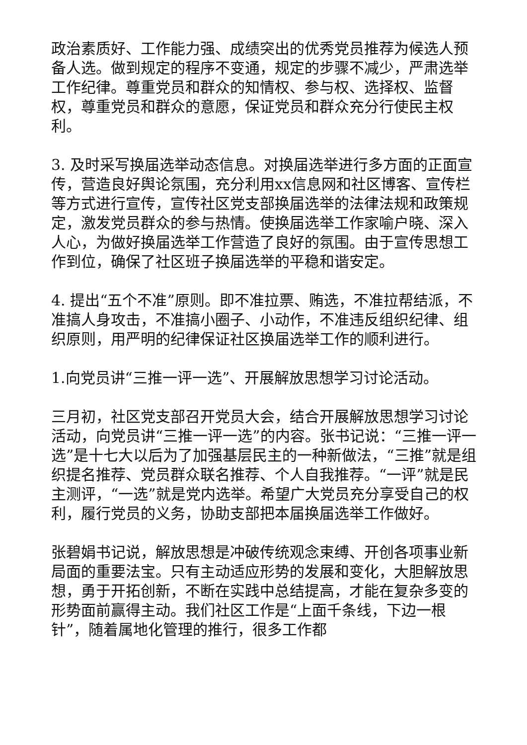政治素质好、工作能力强、成绩突出的优秀党员推荐为候选人预备人选。做到规定的程序不变通，规定的步骤不减少，严肃选举工作纪律。尊重党员和群众的知情权、参与权、选择权、监督权，尊重党员和群众的意愿，保证党员和群众充分行使民主权利。
3. 及时采写换届选举动态信息。对换届选举进行多方面的正面宣传，营造良好舆论氛围，充分利用xx信息网和社区博客、宣传栏等方式进行宣传，宣传社区党支部换届选举的法律法规和政策规定，激发党员群众的参与热情。使换届选举工作家喻户晓、深入人心，为做好换届选举工作营造了良好的氛围。由于宣传思想工作到位，确保了社区班子换届选举的平稳和谐安定。
4. 提出“五个不准”原则。即不准拉票、贿选，不准拉帮结派，不准搞人身攻击，不准搞小圈子、小动作，不准违反组织纪律、组织原则，用严明的纪律保证社区换届选举工作的顺利进行。
1.向党员讲“三推一评一选”、开展解放思想学习讨论活动。
三月初，社区党支部召开党员大会，结合开展解放思想学习讨论活动，向党员讲“三推一评一选”的内容。张书记说：“三推一评一选”是十七大以后为了加强基层民主的一种新做法，“三推”就是组织提名推荐、党员群众联名推荐、个人自我推荐。“一评”就是民主测评，“一选”就是党内选举。希望广大党员充分享受自己的权利，履行党员的义务，协助支部把本届换届选举工作做好。
张碧娟书记说，解放思想是冲破传统观念束缚、开创各项事业新局面的重要法宝。只有主动适应形势的发展和变化，大胆解放思想，勇于开拓创新，不断在实践中总结提高，才能在复杂多变的形势面前赢得主动。我们社区工作是“上面千条线，下边一根针”，随着属地化管理的推行，很多工作都